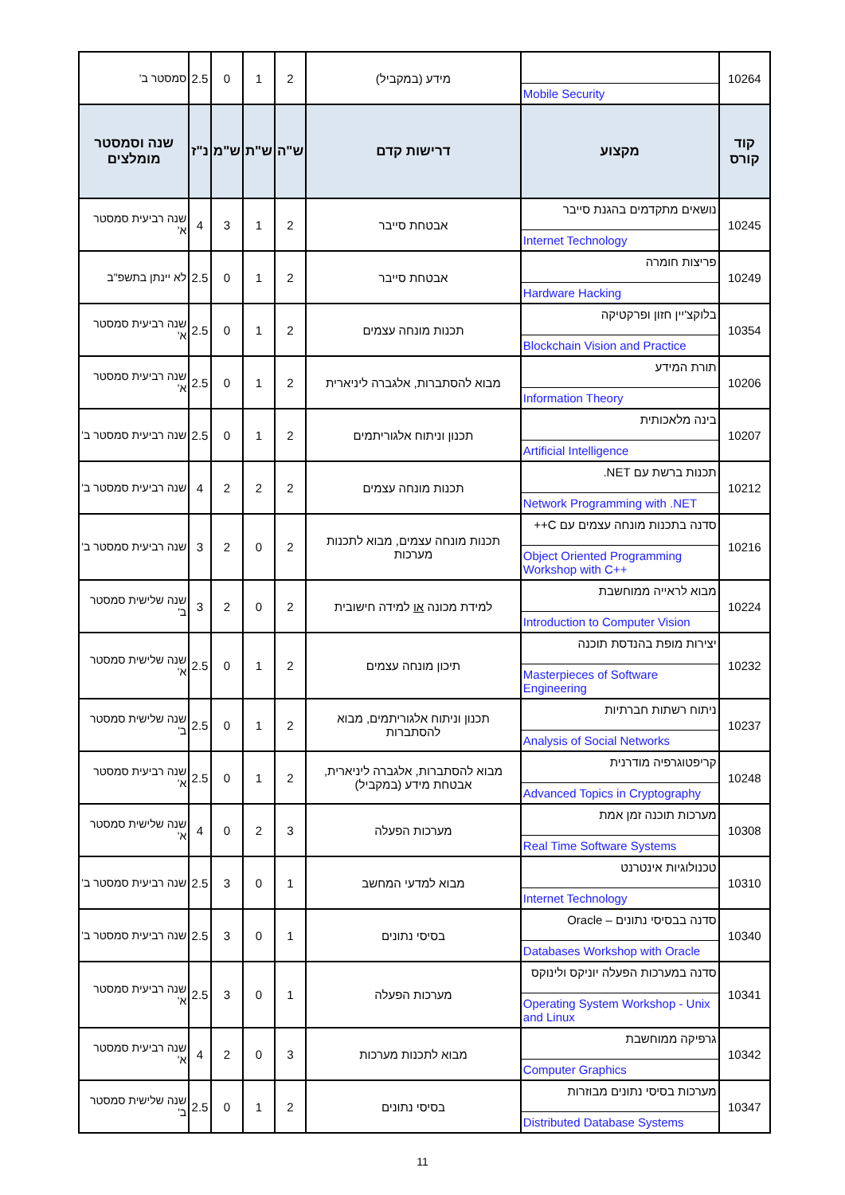| 10264 | Mobile Security | מידע (במקביל) | 2 | 1 | 0 | 2.5 | סמסטר ב' |
| קוד קורס | מקצוע | דרישות קדם | ש"ה | ש"ת | ש"מ | נ"ז | שנה וסמסטר מומלצים |
| 10245 | נושאים מתקדמים בהגנת סייבר Internet Technology | אבטחת סייבר | 2 | 1 | 3 | 4 | שנה רביעית סמסטר א' |
| 10249 | פריצות חומרה Hardware Hacking | אבטחת סייבר | 2 | 1 | 0 | 2.5 | לא יינתן בתשפ"ב |
| 10354 | בלוקצ'יין חזון ופרקטיקה Blockchain Vision and Practice | תכנות מונחה עצמים | 2 | 1 | 0 | 2.5 | שנה רביעית סמסטר א' |
| 10206 | תורת המידע Information Theory | מבוא להסתברות, אלגברה ליניארית | 2 | 1 | 0 | 2.5 | שנה רביעית סמסטר א' |
| 10207 | בינה מלאכותית Artificial Intelligence | תכנון וניתוח אלגוריתמים | 2 | 1 | 0 | 2.5 | שנה רביעית סמסטר ב' |
| 10212 | תכנות ברשת עם ‎.NET Network Programming with .NET | תכנות מונחה עצמים | 2 | 2 | 2 | 4 | שנה רביעית סמסטר ב' |
| 10216 | סדנה בתכנות מונחה עצמים עם C++ Object Oriented Programming Workshop with C++ | תכנות מונחה עצמים, מבוא לתכנות מערכות | 2 | 0 | 2 | 3 | שנה רביעית סמסטר ב' |
| 10224 | מבוא לראייה ממוחשבת Introduction to Computer Vision | למידת מכונה או למידה חישובית | 2 | 0 | 2 | 3 | שנה שלישית סמסטר ב' |
| 10232 | יצירות מופת בהנדסת תוכנה Masterpieces of Software Engineering | תיכון מונחה עצמים | 2 | 1 | 0 | 2.5 | שנה שלישית סמסטר א' |
| 10237 | ניתוח רשתות חברתיות Analysis of Social Networks | תכנון וניתוח אלגוריתמים, מבוא להסתברות | 2 | 1 | 0 | 2.5 | שנה שלישית סמסטר ב' |
| 10248 | קריפטוגרפיה מודרנית Advanced Topics in Cryptography | מבוא להסתברות, אלגברה ליניארית, אבטחת מידע (במקביל) | 2 | 1 | 0 | 2.5 | שנה רביעית סמסטר א' |
| 10308 | מערכות תוכנה זמן אמת Real Time Software Systems | מערכות הפעלה | 3 | 2 | 0 | 4 | שנה שלישית סמסטר א' |
| 10310 | טכנולוגיות אינטרנט Internet Technology | מבוא למדעי המחשב | 1 | 0 | 3 | 2.5 | שנה רביעית סמסטר ב' |
| 10340 | סדנה בבסיסי נתונים – Oracle Databases Workshop with Oracle | בסיסי נתונים | 1 | 0 | 3 | 2.5 | שנה רביעית סמסטר ב' |
| 10341 | סדנה במערכות הפעלה יוניקס ולינוקס Operating System Workshop - Unix and Linux | מערכות הפעלה | 1 | 0 | 3 | 2.5 | שנה רביעית סמסטר א' |
| 10342 | גרפיקה ממוחשבת Computer Graphics | מבוא לתכנות מערכות | 3 | 0 | 2 | 4 | שנה רביעית סמסטר א' |
| 10347 | מערכות בסיסי נתונים מבוזרות Distributed Database Systems | בסיסי נתונים | 2 | 1 | 0 | 2.5 | שנה שלישית סמסטר ב' |
11